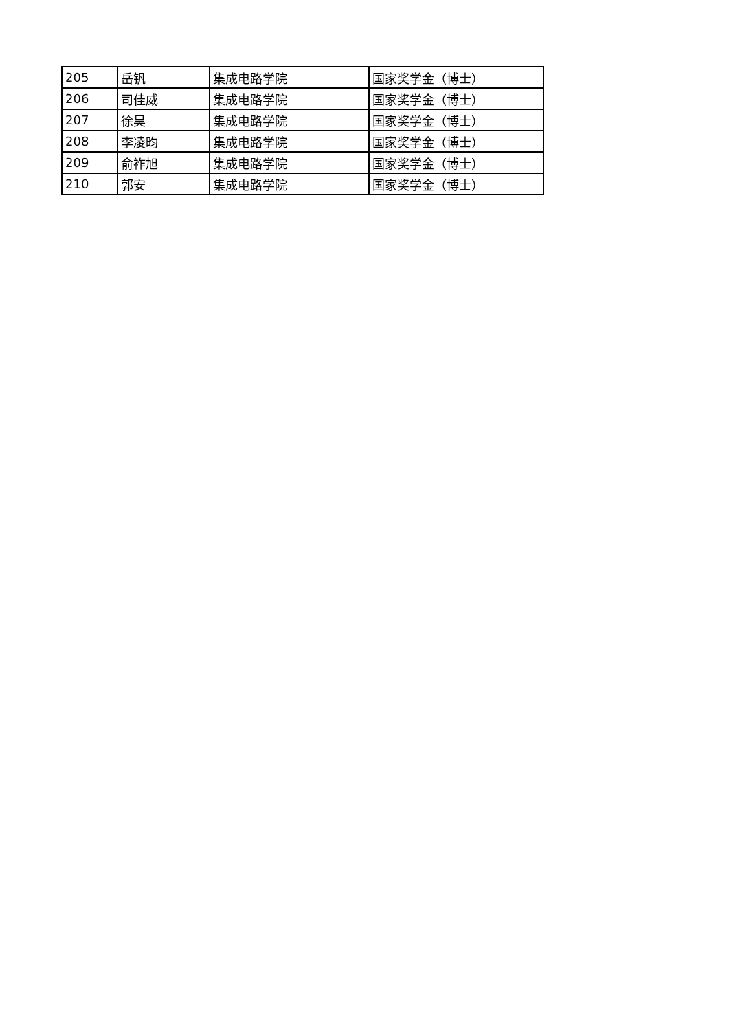| 205 | 岳钒 | 集成电路学院 | 国家奖学金（博士） |
| 206 | 司佳威 | 集成电路学院 | 国家奖学金（博士） |
| 207 | 徐昊 | 集成电路学院 | 国家奖学金（博士） |
| 208 | 李凌昀 | 集成电路学院 | 国家奖学金（博士） |
| 209 | 俞祚旭 | 集成电路学院 | 国家奖学金（博士） |
| 210 | 郭安 | 集成电路学院 | 国家奖学金（博士） |